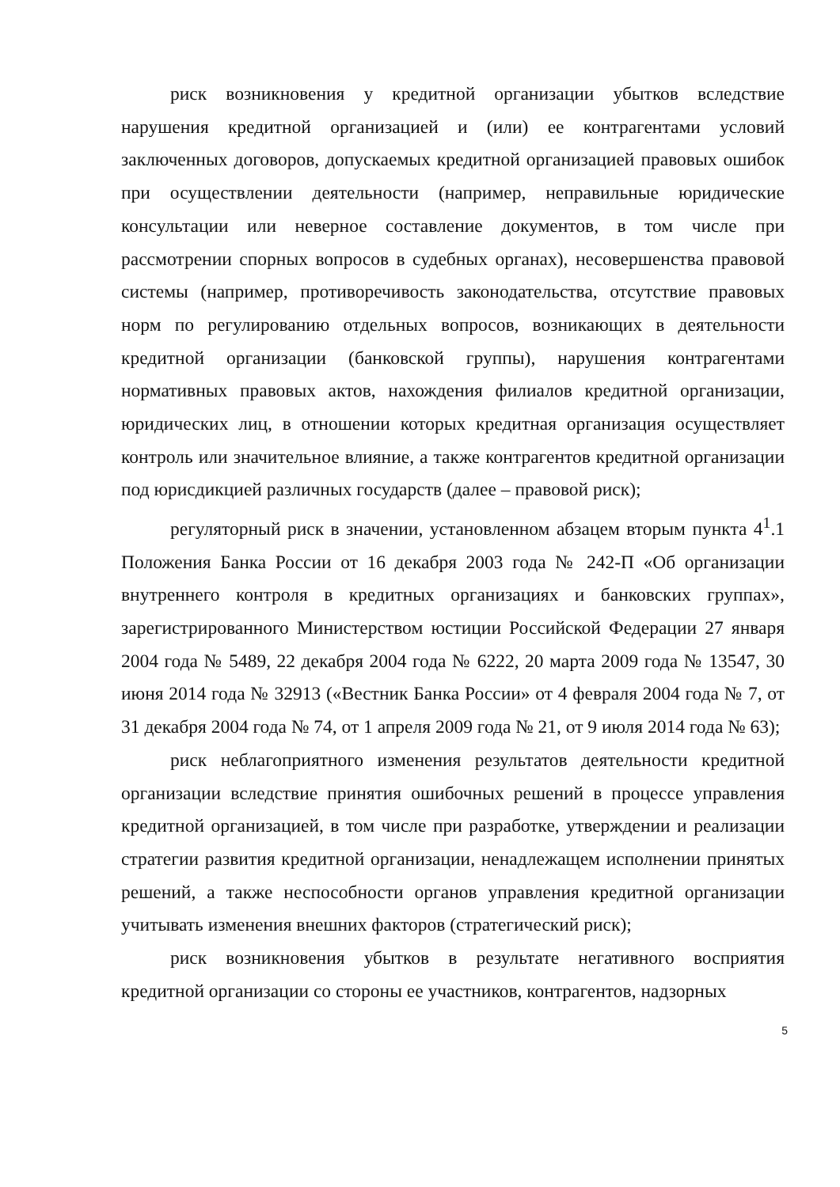риск возникновения у кредитной организации убытков вследствие нарушения кредитной организацией и (или) ее контрагентами условий заключенных договоров, допускаемых кредитной организацией правовых ошибок при осуществлении деятельности (например, неправильные юридические консультации или неверное составление документов, в том числе при рассмотрении спорных вопросов в судебных органах), несовершенства правовой системы (например, противоречивость законодательства, отсутствие правовых норм по регулированию отдельных вопросов, возникающих в деятельности кредитной организации (банковской группы), нарушения контрагентами нормативных правовых актов, нахождения филиалов кредитной организации, юридических лиц, в отношении которых кредитная организация осуществляет контроль или значительное влияние, а также контрагентов кредитной организации под юрисдикцией различных государств (далее – правовой риск);
регуляторный риск в значении, установленном абзацем вторым пункта 4<sup>1</sup>.1 Положения Банка России от 16 декабря 2003 года № 242-П «Об организации внутреннего контроля в кредитных организациях и банковских группах», зарегистрированного Министерством юстиции Российской Федерации 27 января 2004 года № 5489, 22 декабря 2004 года № 6222, 20 марта 2009 года № 13547, 30 июня 2014 года № 32913 («Вестник Банка России» от 4 февраля 2004 года № 7, от 31 декабря 2004 года № 74, от 1 апреля 2009 года № 21, от 9 июля 2014 года № 63);
риск неблагоприятного изменения результатов деятельности кредитной организации вследствие принятия ошибочных решений в процессе управления кредитной организацией, в том числе при разработке, утверждении и реализации стратегии развития кредитной организации, ненадлежащем исполнении принятых решений, а также неспособности органов управления кредитной организации учитывать изменения внешних факторов (стратегический риск);
риск возникновения убытков в результате негативного восприятия кредитной организации со стороны ее участников, контрагентов, надзорных
5